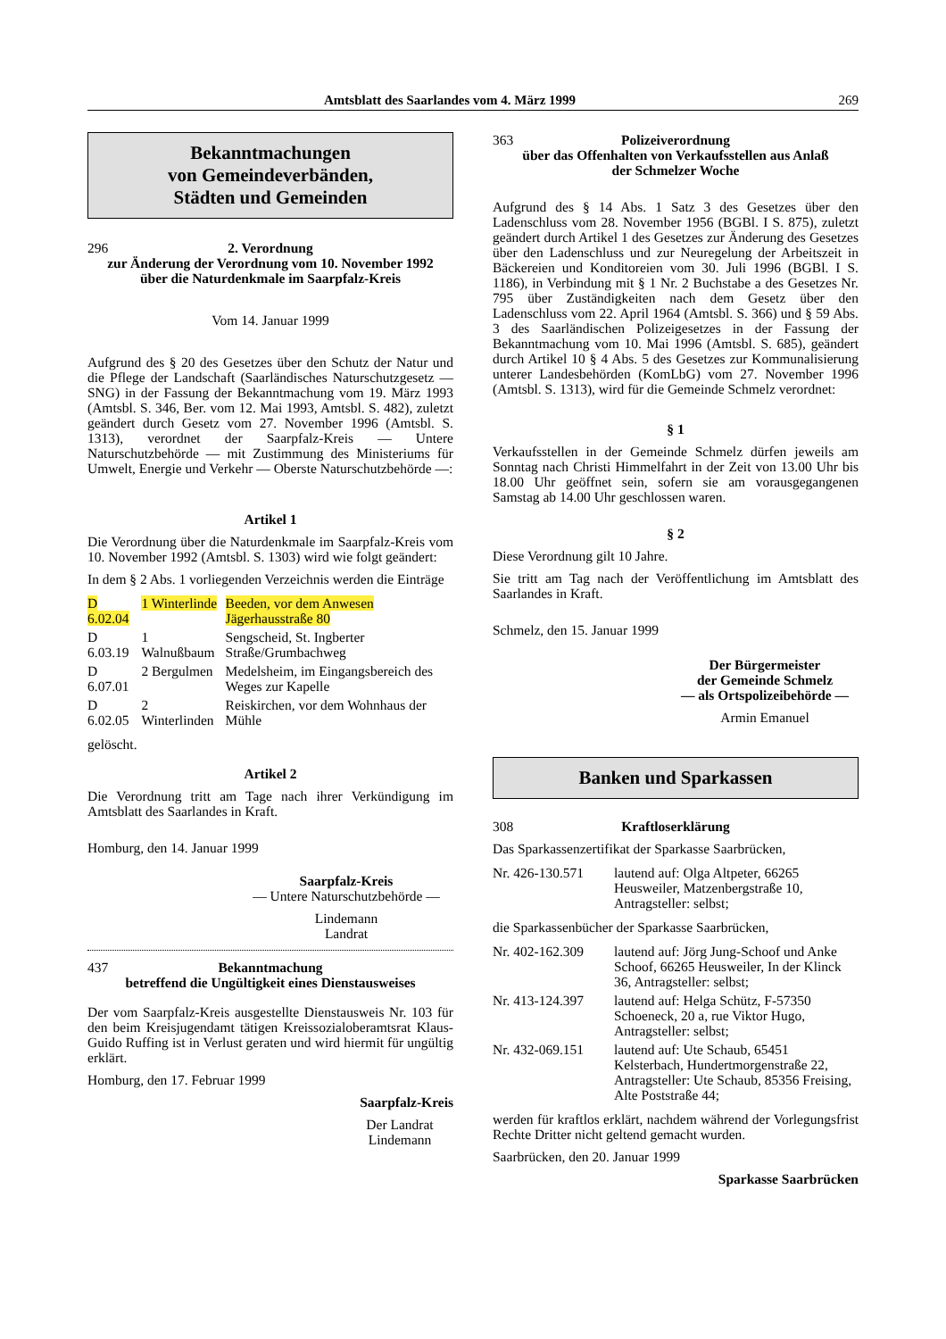Amtsblatt des Saarlandes vom 4. März 1999 269
Bekanntmachungen
von Gemeindeverbänden,
Städten und Gemeinden
296 2. Verordnung
zur Änderung der Verordnung vom 10. November 1992
über die Naturdenkmale im Saarpfalz-Kreis
Vom 14. Januar 1999
Aufgrund des § 20 des Gesetzes über den Schutz der Natur und die Pflege der Landschaft (Saarländisches Naturschutzgesetz — SNG) in der Fassung der Bekanntmachung vom 19. März 1993 (Amtsbl. S. 346, Ber. vom 12. Mai 1993, Amtsbl. S. 482), zuletzt geändert durch Gesetz vom 27. November 1996 (Amtsbl. S. 1313), verordnet der Saarpfalz-Kreis — Untere Naturschutzbehörde — mit Zustimmung des Ministeriums für Umwelt, Energie und Verkehr — Oberste Naturschutzbehörde —:
Artikel 1
Die Verordnung über die Naturdenkmale im Saarpfalz-Kreis vom 10. November 1992 (Amtsbl. S. 1303) wird wie folgt geändert:
In dem § 2 Abs. 1 vorliegenden Verzeichnis werden die Einträge
| D 6.02.04 | 1 Winterlinde | Beeden, vor dem Anwesen Jägerhausstraße 80 |
| D 6.03.19 | 1 Walnußbaum | Sengscheid, St. Ingberter Straße/Grumbachweg |
| D 6.07.01 | 2 Bergulmen | Medelsheim, im Eingangsbereich des Weges zur Kapelle |
| D 6.02.05 | 2 Winterlinden | Reiskirchen, vor dem Wohnhaus der Mühle |
gelöscht.
Artikel 2
Die Verordnung tritt am Tage nach ihrer Verkündigung im Amtsblatt des Saarlandes in Kraft.
Homburg, den 14. Januar 1999
Saarpfalz-Kreis
— Untere Naturschutzbehörde —
Lindemann
Landrat
437 Bekanntmachung
betreffend die Ungültigkeit eines Dienstausweises
Der vom Saarpfalz-Kreis ausgestellte Dienstausweis Nr. 103 für den beim Kreisjugendamt tätigen Kreissozialoberamtsrat Klaus-Guido Ruffing ist in Verlust geraten und wird hiermit für ungültig erklärt.
Homburg, den 17. Februar 1999
Saarpfalz-Kreis
Der Landrat
Lindemann
363 Polizeiverordnung
über das Offenhalten von Verkaufsstellen aus Anlaß
der Schmelzer Woche
Aufgrund des § 14 Abs. 1 Satz 3 des Gesetzes über den Ladenschluss vom 28. November 1956 (BGBl. I S. 875), zuletzt geändert durch Artikel 1 des Gesetzes zur Änderung des Gesetzes über den Ladenschluss und zur Neuregelung der Arbeitszeit in Bäckereien und Konditoreien vom 30. Juli 1996 (BGBl. I S. 1186), in Verbindung mit § 1 Nr. 2 Buchstabe a des Gesetzes Nr. 795 über Zuständigkeiten nach dem Gesetz über den Ladenschluss vom 22. April 1964 (Amtsbl. S. 366) und § 59 Abs. 3 des Saarländischen Polizeigesetzes in der Fassung der Bekanntmachung vom 10. Mai 1996 (Amtsbl. S. 685), geändert durch Artikel 10 § 4 Abs. 5 des Gesetzes zur Kommunalisierung unterer Landesbehörden (KomLbG) vom 27. November 1996 (Amtsbl. S. 1313), wird für die Gemeinde Schmelz verordnet:
§ 1
Verkaufsstellen in der Gemeinde Schmelz dürfen jeweils am Sonntag nach Christi Himmelfahrt in der Zeit von 13.00 Uhr bis 18.00 Uhr geöffnet sein, sofern sie am vorausgegangenen Samstag ab 14.00 Uhr geschlossen waren.
§ 2
Diese Verordnung gilt 10 Jahre.
Sie tritt am Tag nach der Veröffentlichung im Amtsblatt des Saarlandes in Kraft.
Schmelz, den 15. Januar 1999
Der Bürgermeister
der Gemeinde Schmelz
— als Ortspolizeibehörde —
Armin Emanuel
Banken und Sparkassen
308 Kraftloserklärung
Das Sparkassenzertifikat der Sparkasse Saarbrücken,
| Nr. 426-130.571 | lautend auf: Olga Altpeter, 66265 Heusweiler, Matzenbergstraße 10, Antragsteller: selbst; |
die Sparkassenbücher der Sparkasse Saarbrücken,
| Nr. 402-162.309 | lautend auf: Jörg Jung-Schoof und Anke Schoof, 66265 Heusweiler, In der Klinck 36, Antragsteller: selbst; |
| Nr. 413-124.397 | lautend auf: Helga Schütz, F-57350 Schoeneck, 20 a, rue Viktor Hugo, Antragsteller: selbst; |
| Nr. 432-069.151 | lautend auf: Ute Schaub, 65451 Kelsterbach, Hundertmorgenstraße 22, Antragsteller: Ute Schaub, 85356 Freising, Alte Poststraße 44; |
werden für kraftlos erklärt, nachdem während der Vorlegungsfrist Rechte Dritter nicht geltend gemacht wurden.
Saarbrücken, den 20. Januar 1999
Sparkasse Saarbrücken